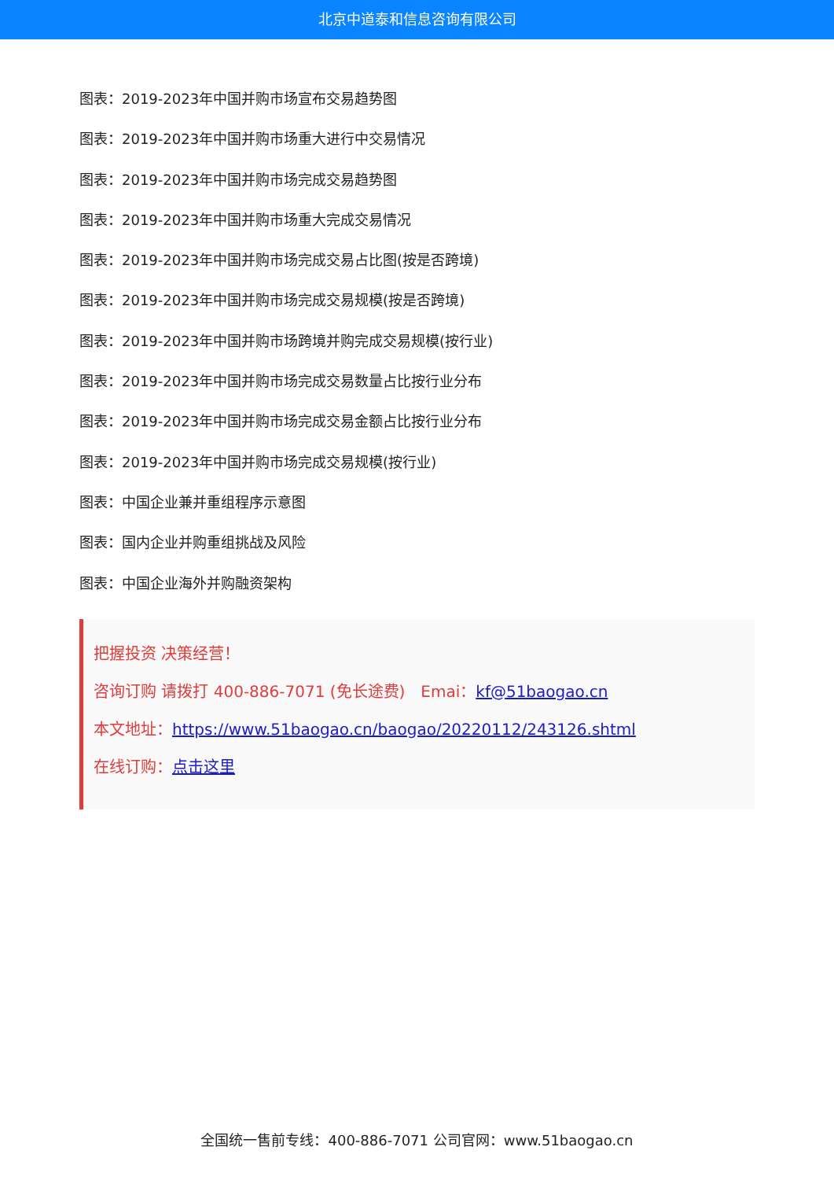北京中道泰和信息咨询有限公司
图表：2019-2023年中国并购市场宣布交易趋势图
图表：2019-2023年中国并购市场重大进行中交易情况
图表：2019-2023年中国并购市场完成交易趋势图
图表：2019-2023年中国并购市场重大完成交易情况
图表：2019-2023年中国并购市场完成交易占比图(按是否跨境)
图表：2019-2023年中国并购市场完成交易规模(按是否跨境)
图表：2019-2023年中国并购市场跨境并购完成交易规模(按行业)
图表：2019-2023年中国并购市场完成交易数量占比按行业分布
图表：2019-2023年中国并购市场完成交易金额占比按行业分布
图表：2019-2023年中国并购市场完成交易规模(按行业)
图表：中国企业兼并重组程序示意图
图表：国内企业并购重组挑战及风险
图表：中国企业海外并购融资架构
把握投资 决策经营！
咨询订购 请拨打 400-886-7071 (免长途费)　Emai：kf@51baogao.cn
本文地址：https://www.51baogao.cn/baogao/20220112/243126.shtml
在线订购：点击这里
全国统一售前专线：400-886-7071 公司官网：www.51baogao.cn